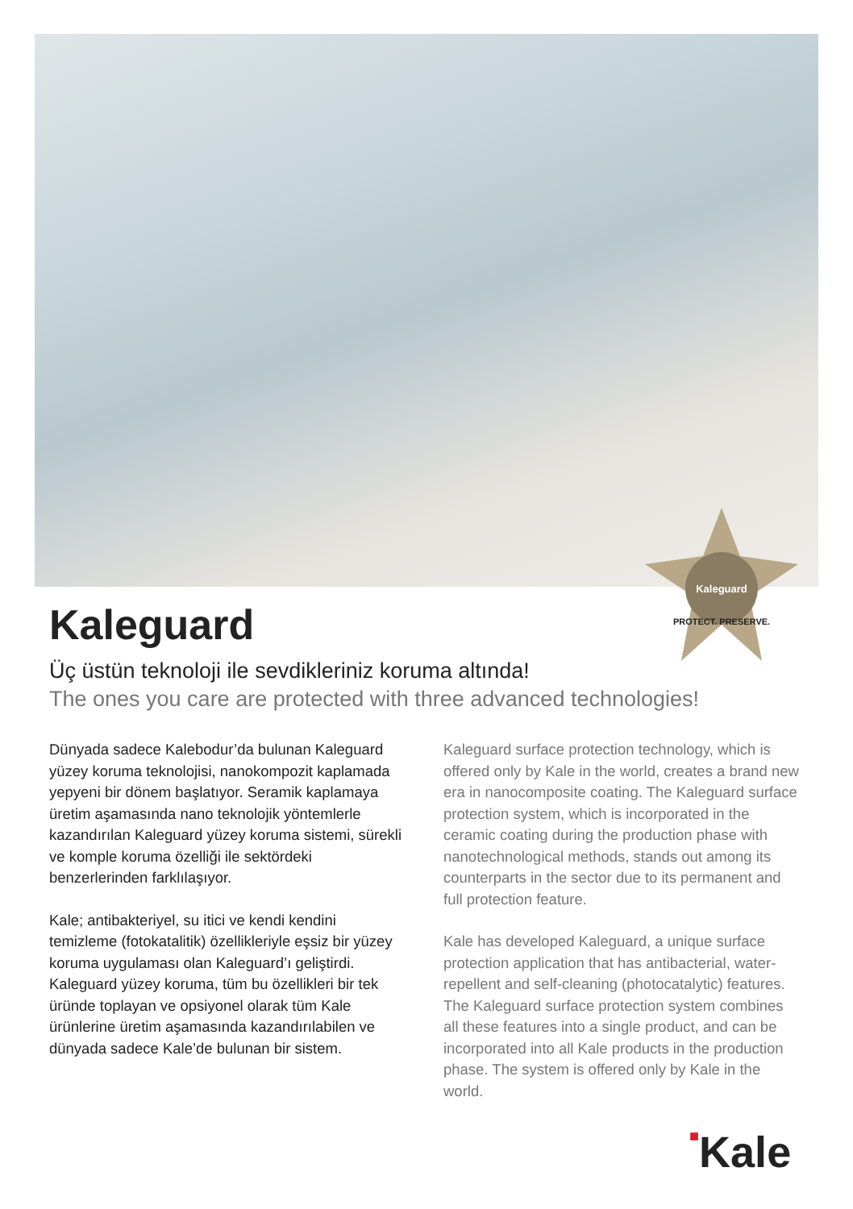Kaleguard
PROTECT. PRESERVE.
Kaleguard
Üç üstün teknoloji ile sevdikleriniz koruma altında!
The ones you care are protected with three advanced technologies!
Dünyada sadece Kalebodur’da bulunan Kaleguard yüzey koruma teknolojisi, nanokompozit kaplamada yepyeni bir dönem başlatıyor. Seramik kaplamaya üretim aşamasında nano teknolojik yöntemlerle kazandırılan Kaleguard yüzey koruma sistemi, sürekli ve komple koruma özelliği ile sektördeki benzerlerinden farklılaşıyor.
Kale; antibakteriyel, su itici ve kendi kendini temizleme (fotokatalitik) özellikleriyle eşsiz bir yüzey koruma uygulaması olan Kaleguard’ı geliştirdi. Kaleguard yüzey koruma, tüm bu özellikleri bir tek üründe toplayan ve opsiyonel olarak tüm Kale ürünlerine üretim aşamasında kazandırılabilen ve dünyada sadece Kale’de bulunan bir sistem.
Kaleguard surface protection technology, which is offered only by Kale in the world, creates a brand new era in nanocomposite coating. The Kaleguard surface protection system, which is incorporated in the ceramic coating during the production phase with nanotechnological methods, stands out among its counterparts in the sector due to its permanent and full protection feature.
Kale has developed Kaleguard, a unique surface protection application that has antibacterial, water-repellent and self-cleaning (photocatalytic) features. The Kaleguard surface protection system combines all these features into a single product, and can be incorporated into all Kale products in the production phase. The system is offered only by Kale in the world.
■Kale